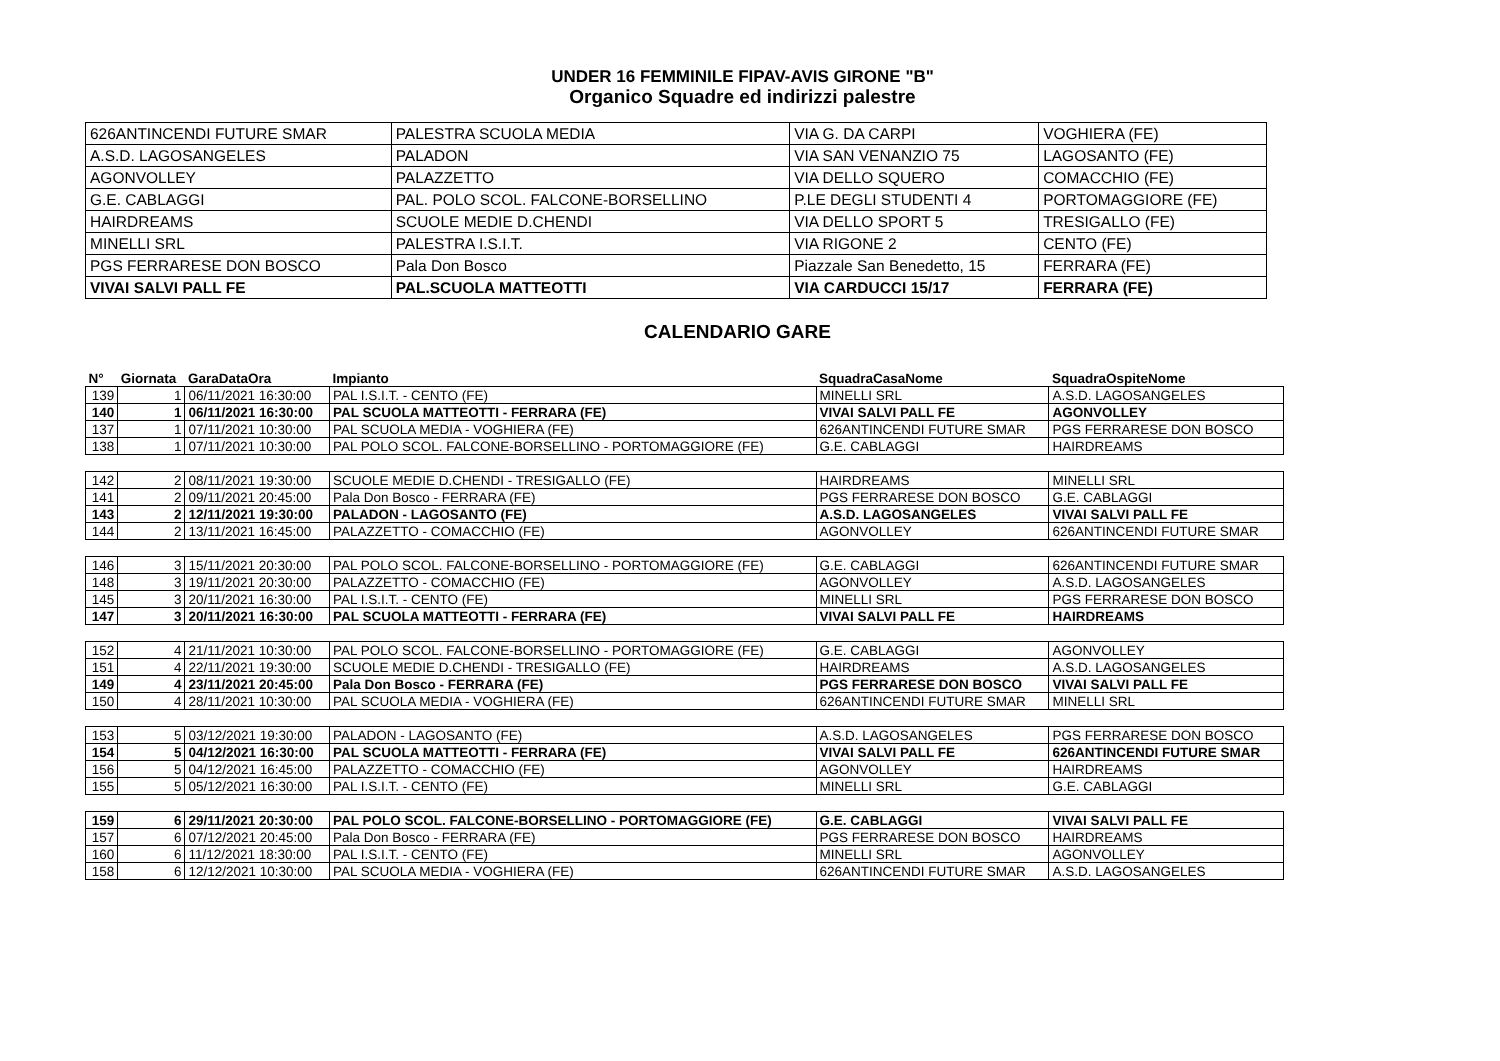UNDER 16 FEMMINILE FIPAV-AVIS GIRONE "B"
Organico Squadre ed indirizzi palestre
| 626ANTINCENDI FUTURE SMAR | PALESTRA SCUOLA MEDIA | VIA G. DA CARPI | VOGHIERA (FE) |
| A.S.D. LAGOSANGELES | PALADON | VIA SAN VENANZIO 75 | LAGOSANTO (FE) |
| AGONVOLLEY | PALAZZETTO | VIA DELLO SQUERO | COMACCHIO (FE) |
| G.E. CABLAGGI | PAL. POLO SCOL. FALCONE-BORSELLINO | P.LE DEGLI STUDENTI 4 | PORTOMAGGIORE (FE) |
| HAIRDREAMS | SCUOLE MEDIE D.CHENDI | VIA DELLO SPORT 5 | TRESIGALLO (FE) |
| MINELLI SRL | PALESTRA I.S.I.T. | VIA RIGONE 2 | CENTO (FE) |
| PGS FERRARESE DON BOSCO | Pala Don Bosco | Piazzale San Benedetto, 15 | FERRARA (FE) |
| VIVAI SALVI PALL FE | PAL.SCUOLA MATTEOTTI | VIA CARDUCCI 15/17 | FERRARA (FE) |
CALENDARIO GARE
| N° | Giornata | GaraDataOra | Impianto | SquadraCasaNome | SquadraOspiteNome |
| --- | --- | --- | --- | --- | --- |
| 139 | 1 | 06/11/2021 16:30:00 | PAL I.S.I.T. - CENTO (FE) | MINELLI SRL | A.S.D. LAGOSANGELES |
| 140 | 1 | 06/11/2021 16:30:00 | PAL SCUOLA MATTEOTTI - FERRARA (FE) | VIVAI SALVI PALL FE | AGONVOLLEY |
| 137 | 1 | 07/11/2021 10:30:00 | PAL SCUOLA MEDIA - VOGHIERA (FE) | 626ANTINCENDI FUTURE SMAR | PGS FERRARESE DON BOSCO |
| 138 | 1 | 07/11/2021 10:30:00 | PAL POLO SCOL. FALCONE-BORSELLINO - PORTOMAGGIORE (FE) | G.E. CABLAGGI | HAIRDREAMS |
| 142 | 2 | 08/11/2021 19:30:00 | SCUOLE MEDIE D.CHENDI - TRESIGALLO (FE) | HAIRDREAMS | MINELLI SRL |
| 141 | 2 | 09/11/2021 20:45:00 | Pala Don Bosco - FERRARA (FE) | PGS FERRARESE DON BOSCO | G.E. CABLAGGI |
| 143 | 2 | 12/11/2021 19:30:00 | PALADON - LAGOSANTO (FE) | A.S.D. LAGOSANGELES | VIVAI SALVI PALL FE |
| 144 | 2 | 13/11/2021 16:45:00 | PALAZZETTO - COMACCHIO (FE) | AGONVOLLEY | 626ANTINCENDI FUTURE SMAR |
| 146 | 3 | 15/11/2021 20:30:00 | PAL POLO SCOL. FALCONE-BORSELLINO - PORTOMAGGIORE (FE) | G.E. CABLAGGI | 626ANTINCENDI FUTURE SMAR |
| 148 | 3 | 19/11/2021 20:30:00 | PALAZZETTO - COMACCHIO (FE) | AGONVOLLEY | A.S.D. LAGOSANGELES |
| 145 | 3 | 20/11/2021 16:30:00 | PAL I.S.I.T. - CENTO (FE) | MINELLI SRL | PGS FERRARESE DON BOSCO |
| 147 | 3 | 20/11/2021 16:30:00 | PAL SCUOLA MATTEOTTI - FERRARA (FE) | VIVAI SALVI PALL FE | HAIRDREAMS |
| 152 | 4 | 21/11/2021 10:30:00 | PAL POLO SCOL. FALCONE-BORSELLINO - PORTOMAGGIORE (FE) | G.E. CABLAGGI | AGONVOLLEY |
| 151 | 4 | 22/11/2021 19:30:00 | SCUOLE MEDIE D.CHENDI - TRESIGALLO (FE) | HAIRDREAMS | A.S.D. LAGOSANGELES |
| 149 | 4 | 23/11/2021 20:45:00 | Pala Don Bosco - FERRARA (FE) | PGS FERRARESE DON BOSCO | VIVAI SALVI PALL FE |
| 150 | 4 | 28/11/2021 10:30:00 | PAL SCUOLA MEDIA - VOGHIERA (FE) | 626ANTINCENDI FUTURE SMAR | MINELLI SRL |
| 153 | 5 | 03/12/2021 19:30:00 | PALADON - LAGOSANTO (FE) | A.S.D. LAGOSANGELES | PGS FERRARESE DON BOSCO |
| 154 | 5 | 04/12/2021 16:30:00 | PAL SCUOLA MATTEOTTI - FERRARA (FE) | VIVAI SALVI PALL FE | 626ANTINCENDI FUTURE SMAR |
| 156 | 5 | 04/12/2021 16:45:00 | PALAZZETTO - COMACCHIO (FE) | AGONVOLLEY | HAIRDREAMS |
| 155 | 5 | 05/12/2021 16:30:00 | PAL I.S.I.T. - CENTO (FE) | MINELLI SRL | G.E. CABLAGGI |
| 159 | 6 | 29/11/2021 20:30:00 | PAL POLO SCOL. FALCONE-BORSELLINO - PORTOMAGGIORE (FE) | G.E. CABLAGGI | VIVAI SALVI PALL FE |
| 157 | 6 | 07/12/2021 20:45:00 | Pala Don Bosco - FERRARA (FE) | PGS FERRARESE DON BOSCO | HAIRDREAMS |
| 160 | 6 | 11/12/2021 18:30:00 | PAL I.S.I.T. - CENTO (FE) | MINELLI SRL | AGONVOLLEY |
| 158 | 6 | 12/12/2021 10:30:00 | PAL SCUOLA MEDIA - VOGHIERA (FE) | 626ANTINCENDI FUTURE SMAR | A.S.D. LAGOSANGELES |